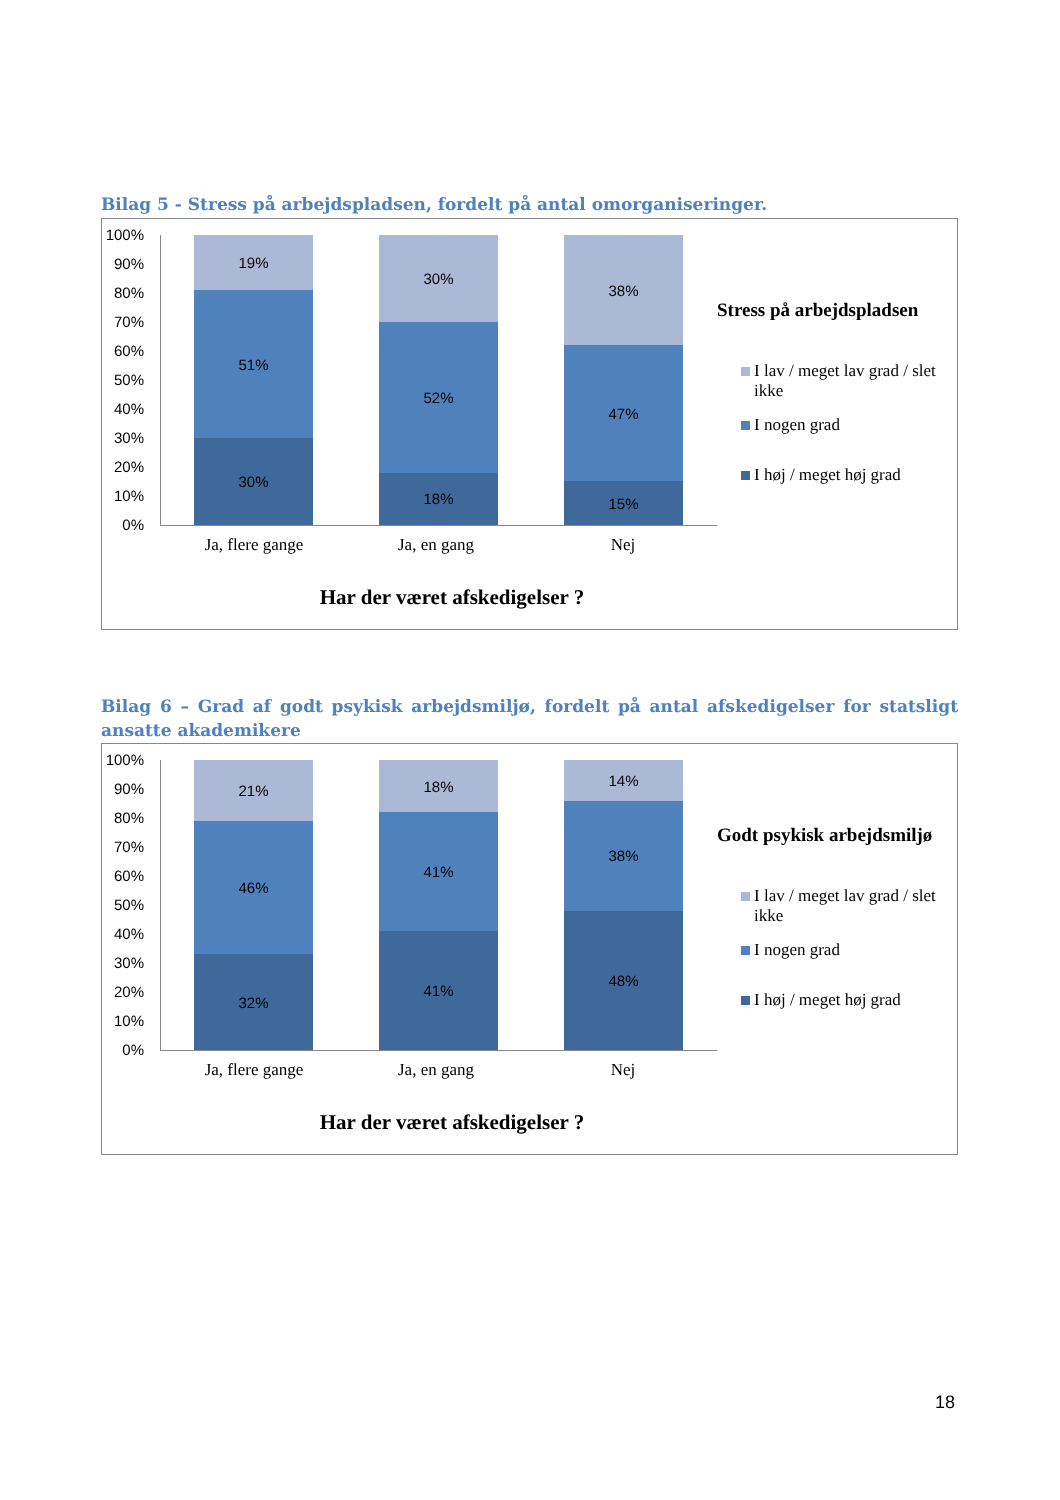Bilag 5 - Stress på arbejdspladsen, fordelt på antal omorganiseringer.
100%
90%
80%
70%
60%
50%
40%
30%
20%
10%
0%
19%
51%
30%
30%
52%
18%
38%
47%
15%
Ja, flere gange Ja, en gang Nej
Har der været afskedigelser ?
Stress på arbejdspladsen
I lav / meget lav grad / slet ikke
I nogen grad
I høj / meget høj grad
Bilag 6 – Grad af godt psykisk arbejdsmiljø, fordelt på antal afskedigelser for statsligt ansatte akademikere
100%
90%
80%
70%
60%
50%
40%
30%
20%
10%
0%
21%
46%
32%
18%
41%
41%
14%
38%
48%
Ja, flere gange Ja, en gang Nej
Har der været afskedigelser ?
Godt psykisk arbejdsmiljø
I lav / meget lav grad / slet ikke
I nogen grad
I høj / meget høj grad
18